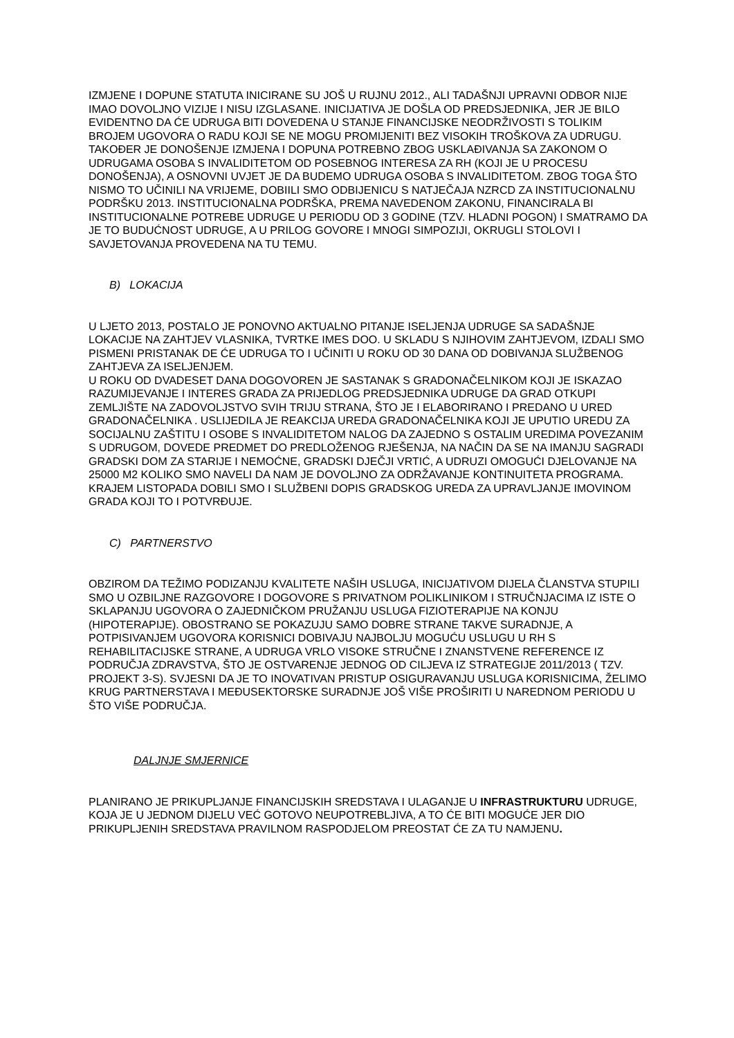IZMJENE I DOPUNE STATUTA INICIRANE SU JOŠ U RUJNU 2012., ALI TADAŠNJI UPRAVNI ODBOR NIJE IMAO DOVOLJNO VIZIJE I NISU IZGLASANE. INICIJATIVA JE DOŠLA OD PREDSJEDNIKA, JER JE BILO EVIDENTNO DA ĆE UDRUGA BITI DOVEDENA U STANJE FINANCIJSKE NEODRŽIVOSTI S TOLIKIM BROJEM UGOVORA O RADU KOJI SE NE MOGU PROMIJENITI BEZ VISOKIH TROŠKOVA ZA UDRUGU.
TAKOĐER JE DONOŠENJE IZMJENA I DOPUNA POTREBNO ZBOG USKLAĐIVANJA SA ZAKONOM O UDRUGAMA OSOBA S INVALIDITETOM OD POSEBNOG INTERESA ZA RH (KOJI JE U PROCESU DONOŠENJA), A OSNOVNI UVJET JE DA BUDEMO UDRUGA OSOBA S INVALIDITETOM. ZBOG TOGA ŠTO NISMO TO UČINILI NA VRIJEME, DOBIILI SMO ODBIJENICU S NATJEČAJA NZRCD ZA INSTITUCIONALNU PODRŠKU 2013. INSTITUCIONALNA PODRŠKA, PREMA NAVEDENOM ZAKONU, FINANCIRALA BI INSTITUCIONALNE POTREBE UDRUGE U PERIODU OD 3 GODINE (TZV. HLADNI POGON) I SMATRAMO DA JE TO BUDUĆNOST UDRUGE, A U PRILOG GOVORE I MNOGI SIMPOZIJI, OKRUGLI STOLOVI I SAVJETOVANJA PROVEDENA NA TU TEMU.
B) LOKACIJA
U LJETO 2013, POSTALO JE PONOVNO AKTUALNO PITANJE ISELJENJA UDRUGE SA SADAŠNJE LOKACIJE NA ZAHTJEV VLASNIKA, TVRTKE IMES DOO. U SKLADU S NJIHOVIM ZAHTJEVOM, IZDALI SMO PISMENI PRISTANAK DE ĆE UDRUGA TO I UČINITI U ROKU OD 30 DANA OD DOBIVANJA SLUŽBENOG ZAHTJEVA ZA ISELJENJEM.
U ROKU OD DVADESET DANA DOGOVOREN JE SASTANAK S GRADONAČELNIKOM KOJI JE ISKAZAO RAZUMIJEVANJE I INTERES GRADA ZA PRIJEDLOG PREDSJEDNIKA UDRUGE DA GRAD OTKUPI ZEMLJIŠTE NA ZADOVOLJSTVO SVIH TRIJU STRANA, ŠTO JE I ELABORIRANO I PREDANO U URED GRADONAČELNIKA . USLIJEDILA JE REAKCIJA UREDA GRADONAČELNIKA KOJI JE UPUTIO UREDU ZA SOCIJALNU ZAŠTITU I OSOBE S INVALIDITETOM NALOG DA ZAJEDNO S OSTALIM UREDIMA POVEZANIM S UDRUGOM, DOVEDE PREDMET DO PREDLOŽENOG RJEŠENJA, NA NAČIN DA SE NA IMANJU SAGRADI GRADSKI DOM ZA STARIJE I NEMOĆNE, GRADSKI DJEČJI VRTIĆ, A UDRUZI OMOGUĆI DJELOVANJE NA 25000 M2 KOLIKO SMO NAVELI DA NAM JE DOVOLJNO ZA ODRŽAVANJE KONTINUITETA PROGRAMA. KRAJEM LISTOPADA DOBILI SMO I SLUŽBENI DOPIS GRADSKOG UREDA ZA UPRAVLJANJE IMOVINOM GRADA KOJI TO I POTVRĐUJE.
C) PARTNERSTVO
OBZIROM DA TEŽIMO PODIZANJU KVALITETE NAŠIH USLUGA, INICIJATIVOM DIJELA ČLANSTVA STUPILI SMO U OZBILJNE RAZGOVORE I DOGOVORE S PRIVATNOM POLIKLINIKOM I STRUČNJACIMA IZ ISTE O SKLAPANJU UGOVORA O ZAJEDNIČKOM PRUŽANJU USLUGA FIZIOTERAPIJE NA KONJU (HIPOTERAPIJE). OBOSTRANO SE POKAZUJU SAMO DOBRE STRANE TAKVE SURADNJE, A POTPISIVANJEM UGOVORA KORISNICI DOBIVAJU NAJBOLJU MOGUĆU USLUGU U RH S REHABILITACIJSKE STRANE, A UDRUGA VRLO VISOKE STRUČNE I ZNANSTVENE REFERENCE IZ PODRUČJA ZDRAVSTVA, ŠTO JE OSTVARENJE JEDNOG OD CILJEVA IZ STRATEGIJE 2011/2013 ( TZV. PROJEKT 3-S). SVJESNI DA JE TO INOVATIVAN PRISTUP OSIGURAVANJU USLUGA KORISNICIMA, ŽELIMO KRUG PARTNERSTAVA I MEĐUSEKTORSKE SURADNJE JOŠ VIŠE PROŠIRITI U NAREDNOM PERIODU U ŠTO VIŠE PODRUČJA.
DALJNJE SMJERNICE
PLANIRANO JE PRIKUPLJANJE FINANCIJSKIH SREDSTAVA I ULAGANJE U INFRASTRUKTURU UDRUGE, KOJA JE U JEDNOM DIJELU VEĆ GOTOVO NEUPOTREBLJIVA, A TO ĆE BITI MOGUĆE JER DIO PRIKUPLJENIH SREDSTAVA PRAVILNOM RASPODJELOM PREOSTAT ĆE ZA TU NAMJENU.